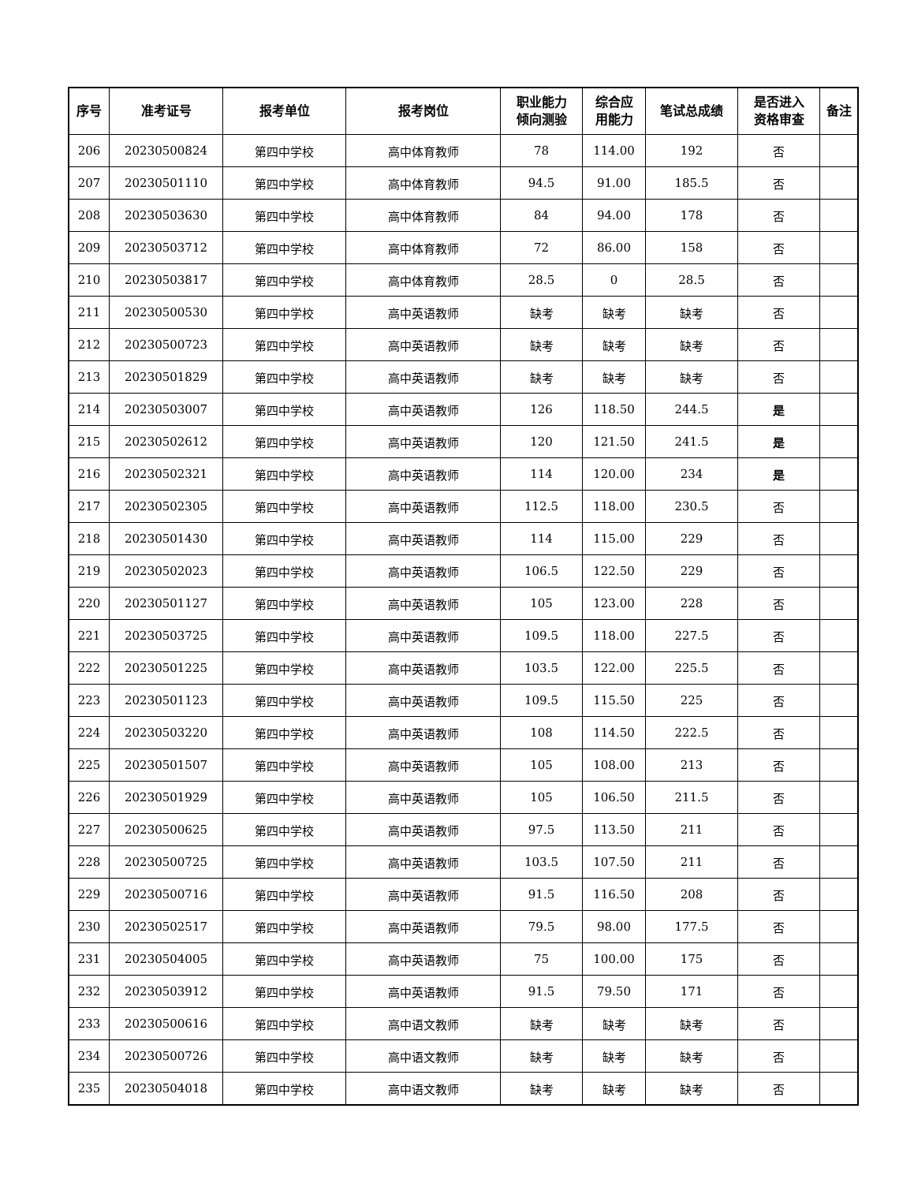| 序号 | 准考证号 | 报考单位 | 报考岗位 | 职业能力 倾向测验 | 综合应 用能力 | 笔试总成绩 | 是否进入 资格审查 | 备注 |
| --- | --- | --- | --- | --- | --- | --- | --- | --- |
| 206 | 20230500824 | 第四中学校 | 高中体育教师 | 78 | 114.00 | 192 | 否 | |
| 207 | 20230501110 | 第四中学校 | 高中体育教师 | 94.5 | 91.00 | 185.5 | 否 | |
| 208 | 20230503630 | 第四中学校 | 高中体育教师 | 84 | 94.00 | 178 | 否 | |
| 209 | 20230503712 | 第四中学校 | 高中体育教师 | 72 | 86.00 | 158 | 否 | |
| 210 | 20230503817 | 第四中学校 | 高中体育教师 | 28.5 | 0 | 28.5 | 否 | |
| 211 | 20230500530 | 第四中学校 | 高中英语教师 | 缺考 | 缺考 | 缺考 | 否 | |
| 212 | 20230500723 | 第四中学校 | 高中英语教师 | 缺考 | 缺考 | 缺考 | 否 | |
| 213 | 20230501829 | 第四中学校 | 高中英语教师 | 缺考 | 缺考 | 缺考 | 否 | |
| 214 | 20230503007 | 第四中学校 | 高中英语教师 | 126 | 118.50 | 244.5 | 是 | |
| 215 | 20230502612 | 第四中学校 | 高中英语教师 | 120 | 121.50 | 241.5 | 是 | |
| 216 | 20230502321 | 第四中学校 | 高中英语教师 | 114 | 120.00 | 234 | 是 | |
| 217 | 20230502305 | 第四中学校 | 高中英语教师 | 112.5 | 118.00 | 230.5 | 否 | |
| 218 | 20230501430 | 第四中学校 | 高中英语教师 | 114 | 115.00 | 229 | 否 | |
| 219 | 20230502023 | 第四中学校 | 高中英语教师 | 106.5 | 122.50 | 229 | 否 | |
| 220 | 20230501127 | 第四中学校 | 高中英语教师 | 105 | 123.00 | 228 | 否 | |
| 221 | 20230503725 | 第四中学校 | 高中英语教师 | 109.5 | 118.00 | 227.5 | 否 | |
| 222 | 20230501225 | 第四中学校 | 高中英语教师 | 103.5 | 122.00 | 225.5 | 否 | |
| 223 | 20230501123 | 第四中学校 | 高中英语教师 | 109.5 | 115.50 | 225 | 否 | |
| 224 | 20230503220 | 第四中学校 | 高中英语教师 | 108 | 114.50 | 222.5 | 否 | |
| 225 | 20230501507 | 第四中学校 | 高中英语教师 | 105 | 108.00 | 213 | 否 | |
| 226 | 20230501929 | 第四中学校 | 高中英语教师 | 105 | 106.50 | 211.5 | 否 | |
| 227 | 20230500625 | 第四中学校 | 高中英语教师 | 97.5 | 113.50 | 211 | 否 | |
| 228 | 20230500725 | 第四中学校 | 高中英语教师 | 103.5 | 107.50 | 211 | 否 | |
| 229 | 20230500716 | 第四中学校 | 高中英语教师 | 91.5 | 116.50 | 208 | 否 | |
| 230 | 20230502517 | 第四中学校 | 高中英语教师 | 79.5 | 98.00 | 177.5 | 否 | |
| 231 | 20230504005 | 第四中学校 | 高中英语教师 | 75 | 100.00 | 175 | 否 | |
| 232 | 20230503912 | 第四中学校 | 高中英语教师 | 91.5 | 79.50 | 171 | 否 | |
| 233 | 20230500616 | 第四中学校 | 高中语文教师 | 缺考 | 缺考 | 缺考 | 否 | |
| 234 | 20230500726 | 第四中学校 | 高中语文教师 | 缺考 | 缺考 | 缺考 | 否 | |
| 235 | 20230504018 | 第四中学校 | 高中语文教师 | 缺考 | 缺考 | 缺考 | 否 | |